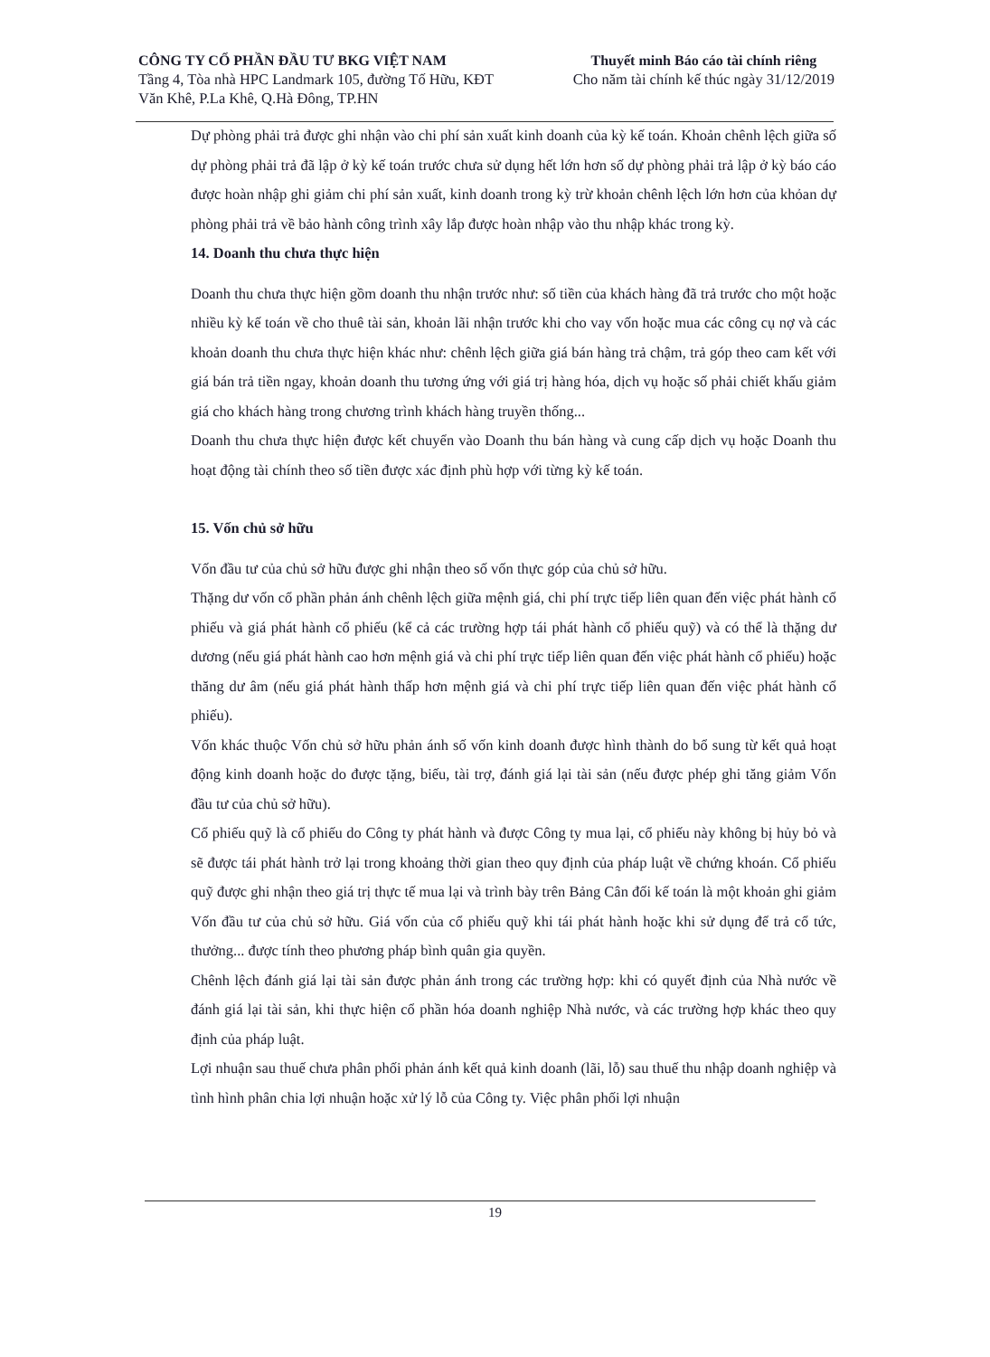CÔNG TY CỔ PHẦN ĐẦU TƯ BKG VIỆT NAM
Tầng 4, Tòa nhà HPC Landmark 105, đường Tố Hữu, KĐT
Văn Khê, P.La Khê, Q.Hà Đông, TP.HN
Thuyết minh Báo cáo tài chính riêng
Cho năm tài chính kế thúc ngày 31/12/2019
Dự phòng phải trả được ghi nhận vào chi phí sản xuất kinh doanh của kỳ kế toán. Khoản chênh lệch giữa số dự phòng phải trả đã lập ở kỳ kế toán trước chưa sử dụng hết lớn hơn số dự phòng phải trả lập ở kỳ báo cáo được hoàn nhập ghi giảm chi phí sản xuất, kinh doanh trong kỳ trừ khoản chênh lệch lớn hơn của khỏan dự phòng phải trả về bảo hành công trình xây lắp được hoàn nhập vào thu nhập khác trong kỳ.
14. Doanh thu chưa thực hiện
Doanh thu chưa thực hiện gồm doanh thu nhận trước như: số tiền của khách hàng đã trả trước cho một hoặc nhiều kỳ kế toán về cho thuê tài sản, khoản lãi nhận trước khi cho vay vốn hoặc mua các công cụ nợ và các khoản doanh thu chưa thực hiện khác như: chênh lệch giữa giá bán hàng trả chậm, trả góp theo cam kết với giá bán trả tiền ngay, khoản doanh thu tương ứng với giá trị hàng hóa, dịch vụ hoặc số phải chiết khấu giảm giá cho khách hàng trong chương trình khách hàng truyền thống...
Doanh thu chưa thực hiện được kết chuyển vào Doanh thu bán hàng và cung cấp dịch vụ hoặc Doanh thu hoạt động tài chính theo số tiền được xác định phù hợp với từng kỳ kế toán.
15. Vốn chủ sở hữu
Vốn đầu tư của chủ sở hữu được ghi nhận theo số vốn thực góp của chủ sở hữu.
Thặng dư vốn cổ phần phản ánh chênh lệch giữa mệnh giá, chi phí trực tiếp liên quan đến việc phát hành cổ phiếu và giá phát hành cổ phiếu (kể cả các trường hợp tái phát hành cổ phiếu quỹ) và có thể là thặng dư dương (nếu giá phát hành cao hơn mệnh giá và chi phí trực tiếp liên quan đến việc phát hành cổ phiếu) hoặc thăng dư âm (nếu giá phát hành thấp hơn mệnh giá và chi phí trực tiếp liên quan đến việc phát hành cổ phiếu).
Vốn khác thuộc Vốn chủ sở hữu phản ánh số vốn kinh doanh được hình thành do bổ sung từ kết quả hoạt động kinh doanh hoặc do được tặng, biếu, tài trợ, đánh giá lại tài sản (nếu được phép ghi tăng giảm Vốn đầu tư của chủ sở hữu).
Cổ phiếu quỹ là cổ phiếu do Công ty phát hành và được Công ty mua lại, cổ phiếu này không bị hủy bỏ và sẽ được tái phát hành trở lại trong khoảng thời gian theo quy định của pháp luật về chứng khoán. Cổ phiếu quỹ được ghi nhận theo giá trị thực tế mua lại và trình bày trên Bảng Cân đối kế toán là một khoản ghi giảm Vốn đầu tư của chủ sở hữu. Giá vốn của cổ phiếu quỹ khi tái phát hành hoặc khi sử dụng để trả cổ tức, thưởng... được tính theo phương pháp bình quân gia quyền.
Chênh lệch đánh giá lại tài sản được phản ánh trong các trường hợp: khi có quyết định của Nhà nước về đánh giá lại tài sản, khi thực hiện cổ phần hóa doanh nghiệp Nhà nước, và các trường hợp khác theo quy định của pháp luật.
Lợi nhuận sau thuế chưa phân phối phản ánh kết quả kinh doanh (lãi, lỗ) sau thuế thu nhập doanh nghiệp và tình hình phân chia lợi nhuận hoặc xử lý lỗ của Công ty. Việc phân phối lợi nhuận
19